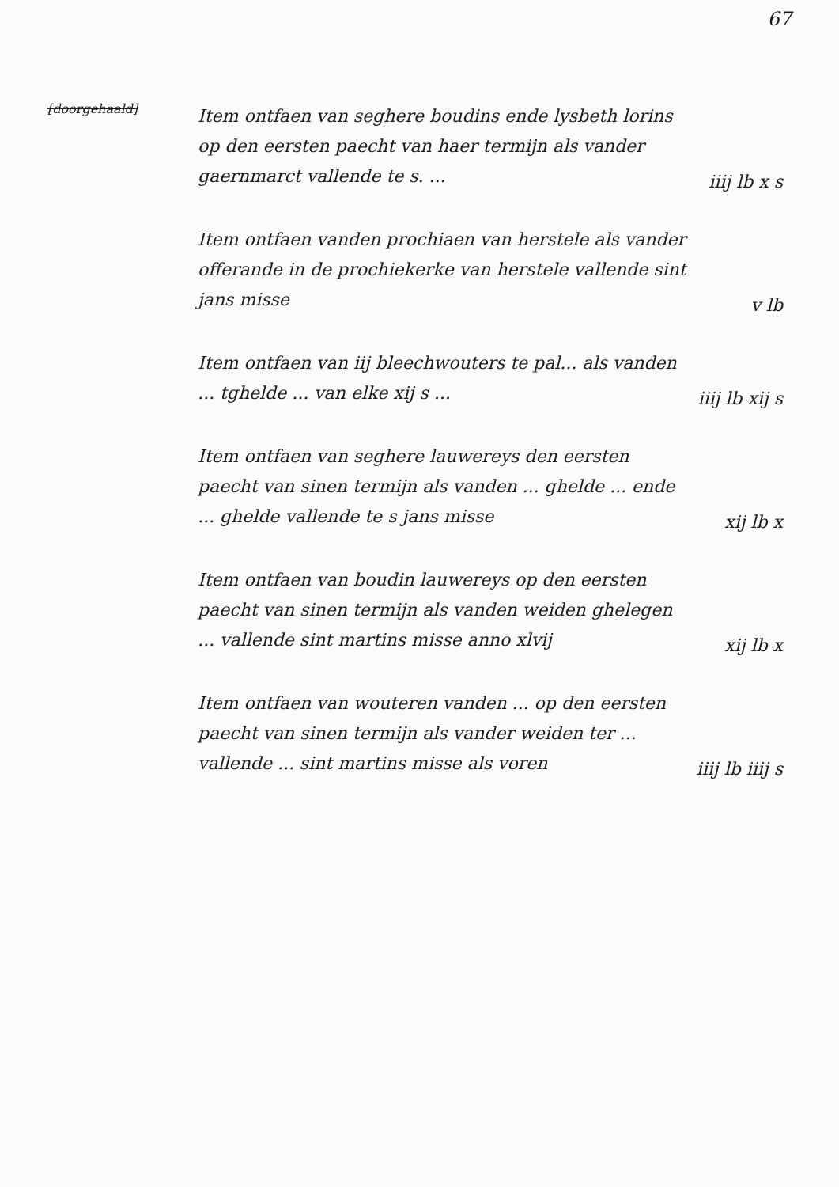67
[doorgehaald]
Item ontfaen van seghere boudins ende lysbeth lorins op den eersten paecht van haer termijn als vander gaernmarct vallende te s. ...
iiij lb x s
Item ontfaen vanden prochiaen van herstele als vander offerande in de prochiekerke van herstele vallende sint jans misse
v lb
Item ontfaen van iij bleechwouters te pal... als vanden ... tghelde ... van elke xij s ...
iiij lb xij s
Item ontfaen van seghere lauwereys den eersten paecht van sinen termijn als vanden ... ghelde ... ende ... ghelde vallende te s jans misse
xij lb x
Item ontfaen van boudin lauwereys op den eersten paecht van sinen termijn als vanden weiden ghelegen ... vallende sint martins misse anno xlvij
xij lb x
Item ontfaen van wouteren vanden ... op den eersten paecht van sinen termijn als vander weiden ter ... vallende ... sint martins misse als voren
iiij lb iiij s